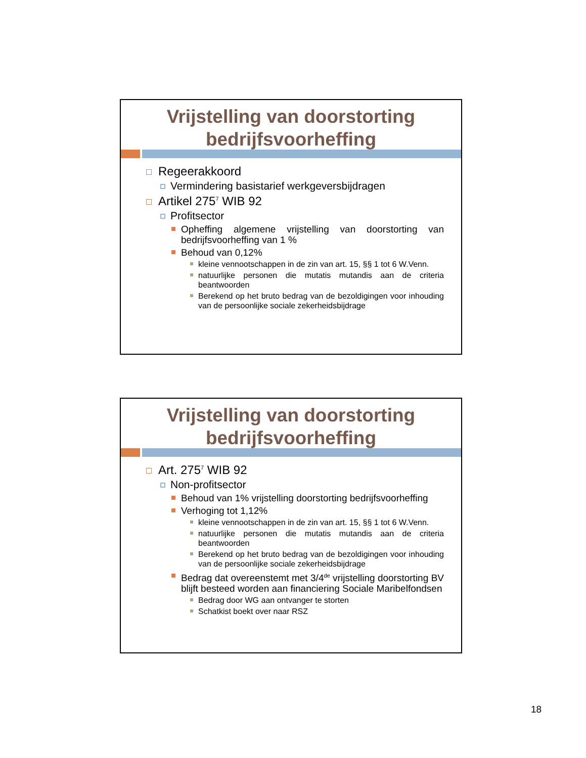Vrijstelling van doorstorting bedrijfsvoorheffing
Regeerakkoord
Vermindering basistarief werkgeversbijdragen
Artikel 275<sup>7</sup> WIB 92
Profitsector
Opheffing algemene vrijstelling van doorstorting van bedrijfsvoorheffing van 1 %
Behoud van 0,12%
kleine vennootschappen in de zin van art. 15, §§ 1 tot 6 W.Venn.
natuurlijke personen die mutatis mutandis aan de criteria beantwoorden
Berekend op het bruto bedrag van de bezoldigingen voor inhouding van de persoonlijke sociale zekerheidsbijdrage
Vrijstelling van doorstorting bedrijfsvoorheffing
Art. 275<sup>7</sup> WIB 92
Non-profitsector
Behoud van 1% vrijstelling doorstorting bedrijfsvoorheffing
Verhoging tot 1,12%
kleine vennootschappen in de zin van art. 15, §§ 1 tot 6 W.Venn.
natuurlijke personen die mutatis mutandis aan de criteria beantwoorden
Berekend op het bruto bedrag van de bezoldigingen voor inhouding van de persoonlijke sociale zekerheidsbijdrage
Bedrag dat overeenstemt met 3/4<sup>de</sup> vrijstelling doorstorting BV blijft besteed worden aan financiering Sociale Maribelfondsen
Bedrag door WG aan ontvanger te storten
Schatkist boekt over naar RSZ
18